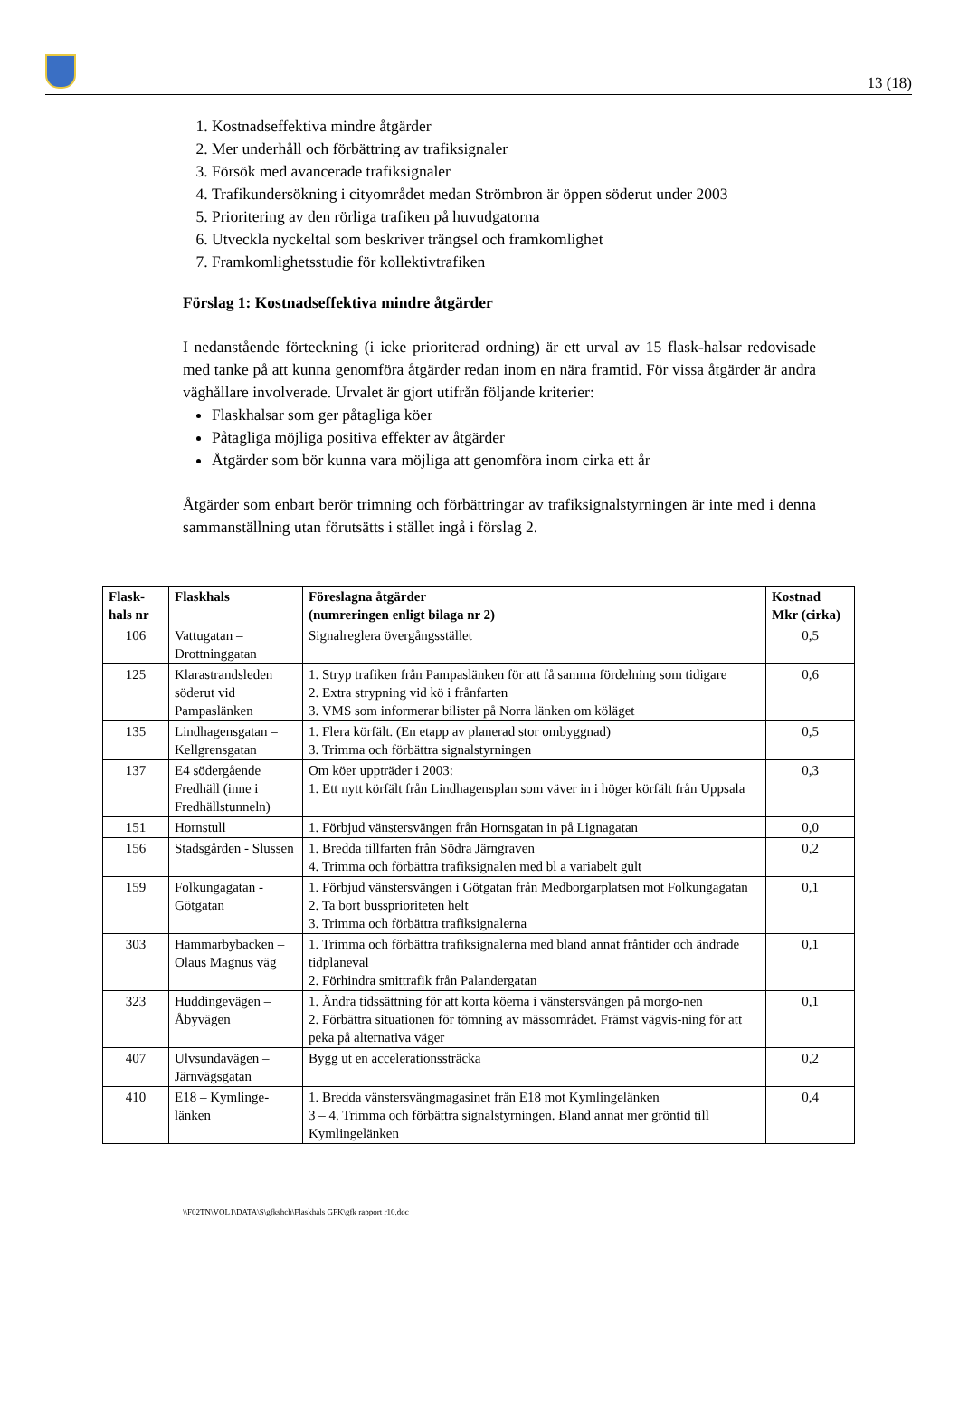13 (18)
1. Kostnadseffektiva mindre åtgärder
2. Mer underhåll och förbättring av trafiksignaler
3. Försök med avancerade trafiksignaler
4. Trafikundersökning i cityområdet medan Strömbron är öppen söderut under 2003
5. Prioritering av den rörliga trafiken på huvudgatorna
6. Utveckla nyckeltal som beskriver trängsel och framkomlighet
7. Framkomlighetsstudie för kollektivtrafiken
Förslag 1: Kostnadseffektiva mindre åtgärder
I nedanstående förteckning (i icke prioriterad ordning) är ett urval av 15 flask-halsar redovisade med tanke på att kunna genomföra åtgärder redan inom en nära framtid. För vissa åtgärder är andra väghållare involverade. Urvalet är gjort utifrån följande kriterier:
Flaskhalsar som ger påtagliga köer
Påtagliga möjliga positiva effekter av åtgärder
Åtgärder som bör kunna vara möjliga att genomföra inom cirka ett år
Åtgärder som enbart berör trimning och förbättringar av trafiksignalstyrningen är inte med i denna sammanställning utan förutsätts i stället ingå i förslag 2.
| Flask-hals nr | Flaskhals | Föreslagna åtgärder (numreringen enligt bilaga nr 2) | Kostnad Mkr (cirka) |
| --- | --- | --- | --- |
| 106 | Vattugatan – Drottninggatan | Signalreglera övergångsstället | 0,5 |
| 125 | Klarastrandsleden söderut vid Pampaslänken | 1. Stryp trafiken från Pampaslänken för att få samma fördelning som tidigare 2. Extra strypning vid kö i frånfarten 3. VMS som informerar bilister på Norra länken om köläget | 0,6 |
| 135 | Lindhagensgatan – Kellgrensgatan | 1. Flera körfält. (En etapp av planerad stor ombyggnad) 3. Trimma och förbättra signalstyrningen | 0,5 |
| 137 | E4 södergående Fredhäll (inne i Fredhällstunneln) | Om köer uppträder i 2003: 1. Ett nytt körfält från Lindhagensplan som väver in i höger körfält från Uppsala | 0,3 |
| 151 | Hornstull | 1. Förbjud vänstersvängen från Hornsgatan in på Lignagatan | 0,0 |
| 156 | Stadsgården - Slussen | 1. Bredda tillfarten från Södra Järngraven 4. Trimma och förbättra trafiksignalen med bl a variabelt gult | 0,2 |
| 159 | Folkungagatan - Götgatan | 1. Förbjud vänstersvängen i Götgatan från Medborgarplatsen mot Folkungagatan 2. Ta bort bussprioriteten helt 3. Trimma och förbättra trafiksignalerna | 0,1 |
| 303 | Hammarbybacken – Olaus Magnus väg | 1. Trimma och förbättra trafiksignalerna med bland annat fråntider och ändrade tidplaneval 2. Förhindra smittrafik från Palandergatan | 0,1 |
| 323 | Huddingevägen – Åbyvägen | 1. Ändra tidssättning för att korta köerna i vänstersvängen på morgo-nen 2. Förbättra situationen för tömning av mässområdet. Främst vägvis-ning för att peka på alternativa väger | 0,1 |
| 407 | Ulvsundavägen – Järnvägsgatan | Bygg ut en accelerationssträcka | 0,2 |
| 410 | E18 – Kymlinge-länken | 1. Bredda vänstersvängmagasinet från E18 mot Kymlingelänken 3 – 4. Trimma och förbättra signalstyrningen. Bland annat mer gröntid till Kymlingelänken | 0,4 |
\\F02TN\VOL1\DATA\S\gfkshch\Flaskhals GFK\gfk rapport r10.doc